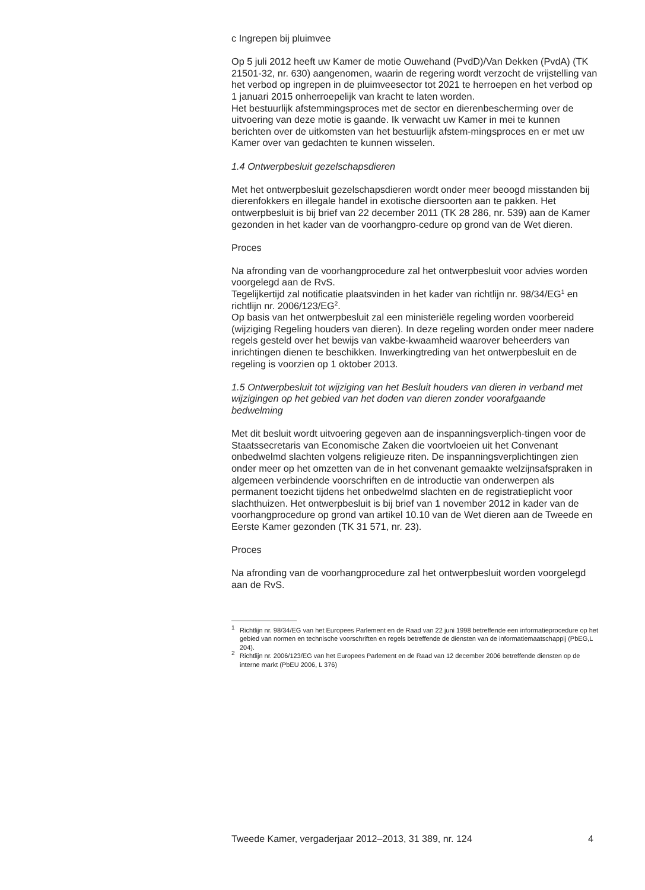c Ingrepen bij pluimvee
Op 5 juli 2012 heeft uw Kamer de motie Ouwehand (PvdD)/Van Dekken (PvdA) (TK 21501-32, nr. 630) aangenomen, waarin de regering wordt verzocht de vrijstelling van het verbod op ingrepen in de pluimveesector tot 2021 te herroepen en het verbod op 1 januari 2015 onherroepelijk van kracht te laten worden.
Het bestuurlijk afstemmingsproces met de sector en dierenbescherming over de uitvoering van deze motie is gaande. Ik verwacht uw Kamer in mei te kunnen berichten over de uitkomsten van het bestuurlijk afstem-mingsproces en er met uw Kamer over van gedachten te kunnen wisselen.
1.4 Ontwerpbesluit gezelschapsdieren
Met het ontwerpbesluit gezelschapsdieren wordt onder meer beoogd misstanden bij dierenfokkers en illegale handel in exotische diersoorten aan te pakken. Het ontwerpbesluit is bij brief van 22 december 2011 (TK 28 286, nr. 539) aan de Kamer gezonden in het kader van de voorhangpro-cedure op grond van de Wet dieren.
Proces
Na afronding van de voorhangprocedure zal het ontwerpbesluit voor advies worden voorgelegd aan de RvS.
Tegelijkertijd zal notificatie plaatsvinden in het kader van richtlijn nr. 98/34/EG<sup>1</sup> en richtlijn nr. 2006/123/EG<sup>2</sup>.
Op basis van het ontwerpbesluit zal een ministeriële regeling worden voorbereid (wijziging Regeling houders van dieren). In deze regeling worden onder meer nadere regels gesteld over het bewijs van vakbe-kwaamheid waarover beheerders van inrichtingen dienen te beschikken. Inwerkingtreding van het ontwerpbesluit en de regeling is voorzien op 1 oktober 2013.
1.5 Ontwerpbesluit tot wijziging van het Besluit houders van dieren in verband met wijzigingen op het gebied van het doden van dieren zonder voorafgaande bedwelming
Met dit besluit wordt uitvoering gegeven aan de inspanningsverplich-tingen voor de Staatssecretaris van Economische Zaken die voortvloeien uit het Convenant onbedwelmd slachten volgens religieuze riten. De inspanningsverplichtingen zien onder meer op het omzetten van de in het convenant gemaakte welzijnsafspraken in algemeen verbindende voorschriften en de introductie van onderwerpen als permanent toezicht tijdens het onbedwelmd slachten en de registratieplicht voor slachthuizen. Het ontwerpbesluit is bij brief van 1 november 2012 in kader van de voorhangprocedure op grond van artikel 10.10 van de Wet dieren aan de Tweede en Eerste Kamer gezonden (TK 31 571, nr. 23).
Proces
Na afronding van de voorhangprocedure zal het ontwerpbesluit worden voorgelegd aan de RvS.
<sup>1</sup>
Richtlijn nr. 98/34/EG van het Europees Parlement en de Raad van 22 juni 1998 betreffende een informatieprocedure op het gebied van normen en technische voorschriften en regels betreffende de diensten van de informatiemaatschappij (PbEG,L 204).
<sup>2</sup>
Richtlijn nr. 2006/123/EG van het Europees Parlement en de Raad van 12 december 2006 betreffende diensten op de interne markt (PbEU 2006, L 376)
Tweede Kamer, vergaderjaar 2012–2013, 31 389, nr. 124 4